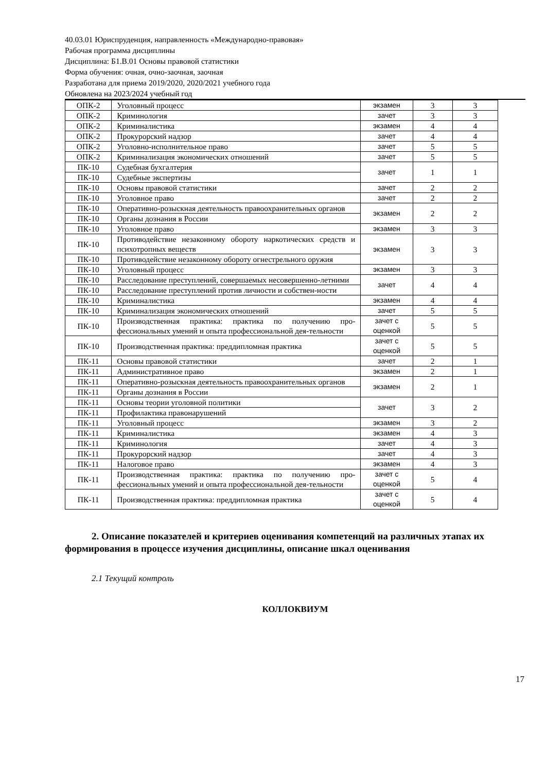40.03.01 Юриспруденция, направленность «Международно-правовая»
Рабочая программа дисциплины
Дисциплина: Б1.В.01 Основы правовой статистики
Форма обучения: очная, очно-заочная, заочная
Разработана для приема 2019/2020, 2020/2021 учебного года
Обновлена на 2023/2024 учебный год
| ОПК-2 | Уголовный процесс | экзамен | 3 | 3 |
| ОПК-2 | Криминология | зачет | 3 | 3 |
| ОПК-2 | Криминалистика | экзамен | 4 | 4 |
| ОПК-2 | Прокурорский надзор | зачет | 4 | 4 |
| ОПК-2 | Уголовно-исполнительное право | зачет | 5 | 5 |
| ОПК-2 | Криминализация экономических отношений | зачет | 5 | 5 |
| ПК-10 | Судебная бухгалтерия | зачет | 1 | 1 |
| ПК-10 | Судебные экспертизы | | | |
| ПК-10 | Основы правовой статистики | зачет | 2 | 2 |
| ПК-10 | Уголовное право | зачет | 2 | 2 |
| ПК-10 | Оперативно-розыскная деятельность правоохранительных органов | экзамен | 2 | 2 |
| ПК-10 | Органы дознания в России | | | |
| ПК-10 | Уголовное право | экзамен | 3 | 3 |
| ПК-10 | Противодействие незаконному обороту наркотических средств и психотропных веществ | экзамен | 3 | 3 |
| ПК-10 | Противодействие незаконному обороту огнестрельного оружия | | | |
| ПК-10 | Уголовный процесс | экзамен | 3 | 3 |
| ПК-10 | Расследование преступлений, совершаемых несовершенно-летними | зачет | 4 | 4 |
| ПК-10 | Расследование преступлений против личности и собствен-ности | | | |
| ПК-10 | Криминалистика | экзамен | 4 | 4 |
| ПК-10 | Криминализация экономических отношений | зачет | 5 | 5 |
| ПК-10 | Производственная практика: практика по получению про-фессиональных умений и опыта профессиональной дея-тельности | зачет с оценкой | 5 | 5 |
| ПК-10 | Производственная практика: преддипломная практика | зачет с оценкой | 5 | 5 |
| ПК-11 | Основы правовой статистики | зачет | 2 | 1 |
| ПК-11 | Административное право | экзамен | 2 | 1 |
| ПК-11 | Оперативно-розыскная деятельность правоохранительных органов | экзамен | 2 | 1 |
| ПК-11 | Органы дознания в России | | | |
| ПК-11 | Основы теории уголовной политики | зачет | 3 | 2 |
| ПК-11 | Профилактика правонарушений | | | |
| ПК-11 | Уголовный процесс | экзамен | 3 | 2 |
| ПК-11 | Криминалистика | экзамен | 4 | 3 |
| ПК-11 | Криминология | зачет | 4 | 3 |
| ПК-11 | Прокурорский надзор | зачет | 4 | 3 |
| ПК-11 | Налоговое право | экзамен | 4 | 3 |
| ПК-11 | Производственная практика: практика по получению про-фессиональных умений и опыта профессиональной дея-тельности | зачет с оценкой | 5 | 4 |
| ПК-11 | Производственная практика: преддипломная практика | зачет с оценкой | 5 | 4 |
2. Описание показателей и критериев оценивания компетенций на различных этапах их формирования в процессе изучения дисциплины, описание шкал оценивания
2.1 Текущий контроль
КОЛЛОКВИУМ
17